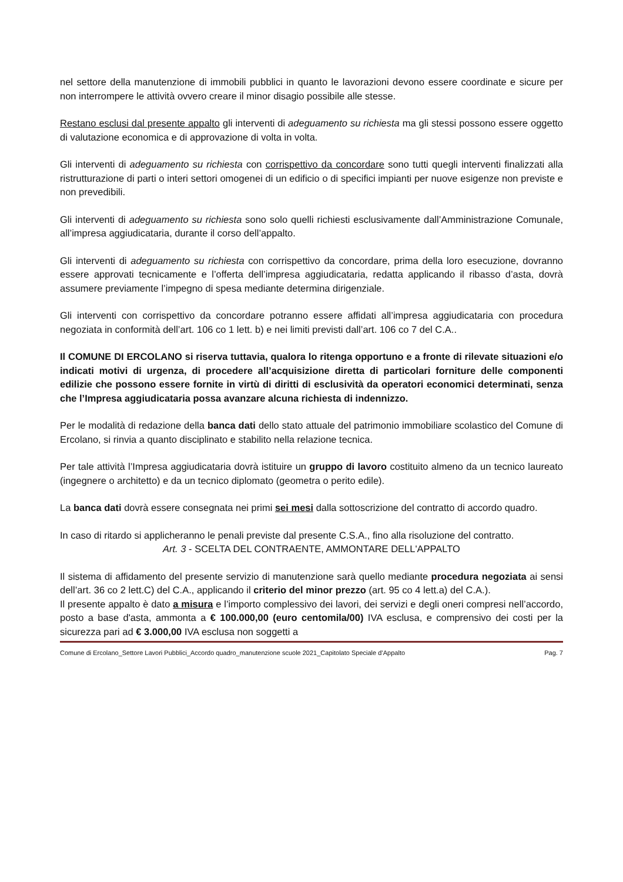nel settore della manutenzione di immobili pubblici in quanto le lavorazioni devono essere coordinate e sicure per non interrompere le attività ovvero creare il minor disagio possibile alle stesse.
Restano esclusi dal presente appalto gli interventi di adeguamento su richiesta ma gli stessi possono essere oggetto di valutazione economica e di approvazione di volta in volta.
Gli interventi di adeguamento su richiesta con corrispettivo da concordare sono tutti quegli interventi finalizzati alla ristrutturazione di parti o interi settori omogenei di un edificio o di specifici impianti per nuove esigenze non previste e non prevedibili.
Gli interventi di adeguamento su richiesta sono solo quelli richiesti esclusivamente dall’Amministrazione Comunale, all’impresa aggiudicataria, durante il corso dell’appalto.
Gli interventi di adeguamento su richiesta con corrispettivo da concordare, prima della loro esecuzione, dovranno essere approvati tecnicamente e l’offerta dell’impresa aggiudicataria, redatta applicando il ribasso d’asta, dovrà assumere previamente l’impegno di spesa mediante determina dirigenziale.
Gli interventi con corrispettivo da concordare potranno essere affidati all’impresa aggiudicataria con procedura negoziata in conformità dell’art. 106 co 1 lett. b) e nei limiti previsti dall’art. 106 co 7 del C.A..
Il COMUNE DI ERCOLANO si riserva tuttavia, qualora lo ritenga opportuno e a fronte di rilevate situazioni e/o indicati motivi di urgenza, di procedere all’acquisizione diretta di particolari forniture delle componenti edilizie che possono essere fornite in virtù di diritti di esclusività da operatori economici determinati, senza che l’Impresa aggiudicataria possa avanzare alcuna richiesta di indennizzo.
Per le modalità di redazione della banca dati dello stato attuale del patrimonio immobiliare scolastico del Comune di Ercolano, si rinvia a quanto disciplinato e stabilito nella relazione tecnica.
Per tale attività l’Impresa aggiudicataria dovrà istituire un gruppo di lavoro costituito almeno da un tecnico laureato (ingegnere o architetto) e da un tecnico diplomato (geometra o perito edile).
La banca dati dovrà essere consegnata nei primi sei mesi dalla sottoscrizione del contratto di accordo quadro.
In caso di ritardo si applicheranno le penali previste dal presente C.S.A., fino alla risoluzione del contratto.
Art. 3 - SCELTA DEL CONTRAENTE, AMMONTARE DELL'APPALTO
Il sistema di affidamento del presente servizio di manutenzione sarà quello mediante procedura negoziata ai sensi dell’art. 36 co 2 lett.C) del C.A., applicando il criterio del minor prezzo (art. 95 co 4 lett.a) del C.A.).
Il presente appalto è dato a misura e l’importo complessivo dei lavori, dei servizi e degli oneri compresi nell’accordo, posto a base d'asta, ammonta a € 100.000,00 (euro centomila/00) IVA esclusa, e comprensivo dei costi per la sicurezza pari ad € 3.000,00 IVA esclusa non soggetti a
Comune di Ercolano_Settore Lavori Pubblici_Accordo quadro_manutenzione scuole 2021_Capitolato Speciale d’Appalto Pag. 7